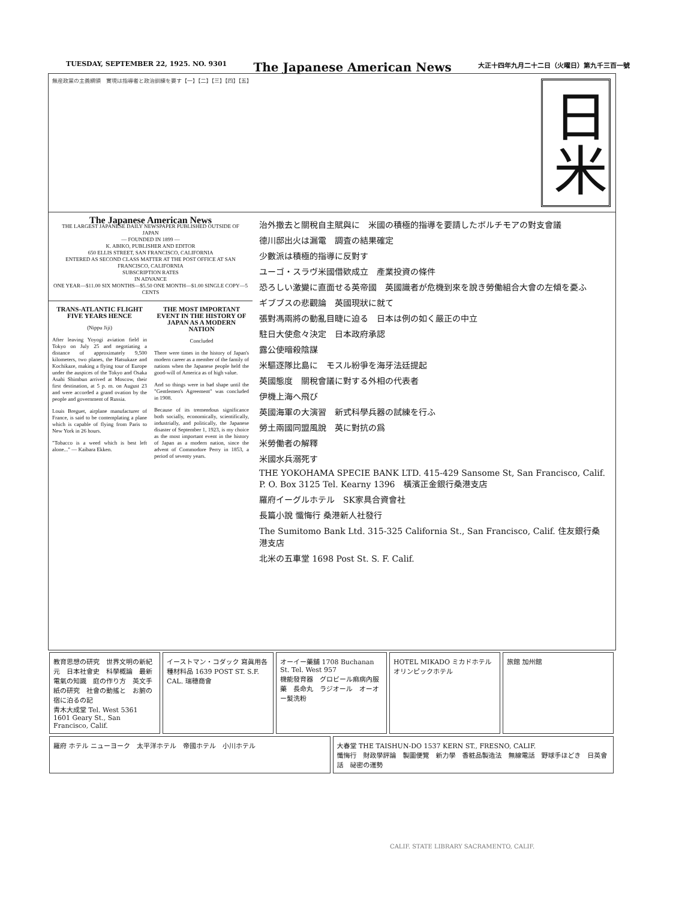TUESDAY, SEPTEMBER 22, 1925. NO. 9301 The Japanese American News 大正十四年九月二十二日（火曜日）第九千三百一號
無産政黨の主義綱領　實現は指導者と政治訓練を要す【一】【二】【三】【四】【五】
日米
The Japanese American News
THE LARGEST JAPANESE DAILY NEWSPAPER PUBLISHED OUTSIDE OF JAPAN
— FOUNDED IN 1899 —
K. ABIKO, PUBLISHER AND EDITOR
650 ELLIS STREET, SAN FRANCISCO, CALIFORNIA
ENTERED AS SECOND CLASS MATTER AT THE POST OFFICE AT SAN FRANCISCO, CALIFORNIA
SUBSCRIPTION RATES
IN ADVANCE
ONE YEAR—$11.00 SIX MONTHS—$5.50 ONE MONTH—$1.00 SINGLE COPY—5 CENTS
TRANS-ATLANTIC FLIGHT FIVE YEARS HENCE
(Nippu Jiji)
After leaving Yoyogi aviation field in Tokyo on July 25 and negotiating a distance of approximately 9,500 kilometers, two planes, the Hatsukaze and Kochikaze, making a flying tour of Europe under the auspices of the Tokyo and Osaka Asahi Shimbun arrived at Moscow, their first destination, at 5 p. m. on August 23 and were accorded a grand ovation by the people and government of Russia.
Louis Breguet, airplane manufacturer of France, is said to be contemplating a plane which is capable of flying from Paris to New York in 26 hours.
"Tobacco is a weed which is best left alone..." — Kaibara Ekken.
THE MOST IMPORTANT EVENT IN THE HISTORY OF JAPAN AS A MODERN NATION
Concluded
There were times in the history of Japan's modern career as a member of the family of nations when the Japanese people held the good-will of America as of high value.
And so things were in bad shape until the "Gentlemen's Agreement" was concluded in 1908.
Because of its tremendous significance both socially, economically, scientifically, industrially, and politically, the Japanese disaster of September 1, 1923, is my choice as the most important event in the history of Japan as a modern nation, since the advent of Commodore Perry in 1853, a period of seventy years.
治外撤去と關稅自主賦與に　米國の積極的指導を要請したボルチモアの對支會議
德川邸出火は漏電　調査の結果確定
少數派は積極的指導に反對す
ユーゴ・スラヴ米國借欵成立　產業投資の條件
恐ろしい激變に直面せる英帝國　英國識者が危機到來を說き勞働組合大會の左傾を憂ふ
ギブブスの悲觀論　英國現狀に就て
張對馮兩將の動亂目睫に迫る　日本は例の如く嚴正の中立
駐日大使愈々決定　日本政府承認
露公使暗殺陰謀
米驅逐隊比島に　モスル紛爭を海牙法廷提起
英國態度　關稅會議に對する外相の代表者
伊機上海へ飛び
英國海軍の大演習　新式科學兵器の試練を行ふ
勞土兩國同盟風說　英に對抗の爲
米勞働者の解釋
米國水兵溺死す
THE YOKOHAMA SPECIE BANK LTD. 415-429 Sansome St, San Francisco, Calif. P. O. Box 3125 Tel. Kearny 1396　橫濱正金銀行桑港支店
羅府イーグルホテル　SK家具合資會社
長篇小說 懺悔行 桑港新人社發行
The Sumitomo Bank Ltd. 315-325 California St., San Francisco, Calif. 住友銀行桑港支店
北米の五車堂 1698 Post St. S. F. Calif.
教育思想の研究　世界文明の新紀元　日本社會史　科學概論　最新電氣の知識　庭の作り方　英文手紙の研究　社會の動搖と　お腑の宿に泊るの記
青木大成堂 Tel. West 5361 1601 Geary St., San Francisco, Calif.
イーストマン・コダック 寫眞用各種材料品 1639 POST ST. S.F. CAL. 瑞穗商會
オーイー藥舖 1708 Buchanan St. Tel. West 957
機能發育器　グロビール痲病內服藥　長命丸　ラジオール　オーオー髮洗粉
HOTEL MIKADO ミカドホテル　オリンピックホテル
旅館 加州館
羅府 ホテル ニューヨーク　太平洋ホテル　帝國ホテル　小川ホテル
大春堂 THE TAISHUN-DO 1537 KERN ST., FRESNO, CALIF.
懺悔行　財政學評論　製圖便覽　新力學　香粧品製造法　無線電話　野球手ほどき　日英會話　祕密の運勢
CALIF. STATE LIBRARY SACRAMENTO, CALIF.